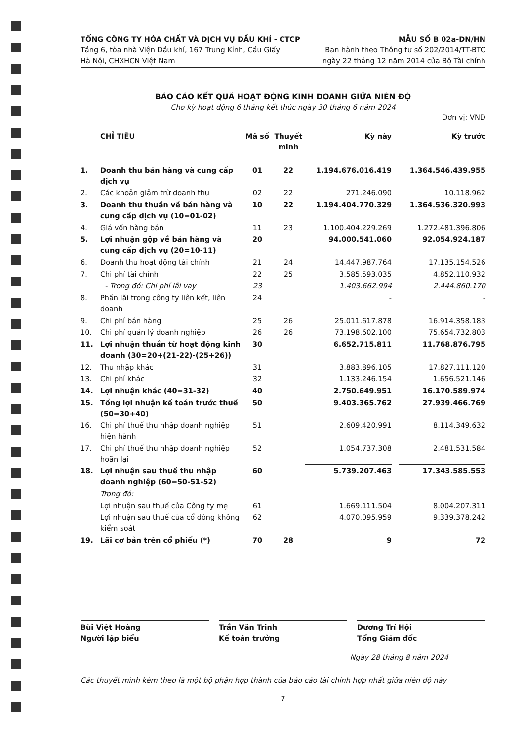TỔNG CÔNG TY HÓA CHẤT VÀ DỊCH VỤ DẦU KHÍ - CTCP
Tầng 6, tòa nhà Viện Dầu khí, 167 Trung Kính, Cầu Giấy
Hà Nội, CHXHCN Việt Nam
MẪU SỐ B 02a-DN/HN
Ban hành theo Thông tư số 202/2014/TT-BTC
ngày 22 tháng 12 năm 2014 của Bộ Tài chính
BÁO CÁO KẾT QUẢ HOẠT ĐỘNG KINH DOANH GIỮA NIÊN ĐỘ
Cho kỳ hoạt động 6 tháng kết thúc ngày 30 tháng 6 năm 2024
Đơn vị: VND
| | CHỈ TIÊU | Mã số | Thuyết minh | Kỳ này | | Kỳ trước |
| --- | --- | --- | --- | --- | --- | --- |
| 1. | Doanh thu bán hàng và cung cấp dịch vụ | 01 | 22 | 1.194.676.016.419 | | 1.364.546.439.955 |
| 2. | Các khoản giảm trừ doanh thu | 02 | 22 | 271.246.090 | | 10.118.962 |
| 3. | Doanh thu thuần về bán hàng và cung cấp dịch vụ (10=01-02) | 10 | 22 | 1.194.404.770.329 | | 1.364.536.320.993 |
| 4. | Giá vốn hàng bán | 11 | 23 | 1.100.404.229.269 | | 1.272.481.396.806 |
| 5. | Lợi nhuận gộp về bán hàng và cung cấp dịch vụ (20=10-11) | 20 | | 94.000.541.060 | | 92.054.924.187 |
| 6. | Doanh thu hoạt động tài chính | 21 | 24 | 14.447.987.764 | | 17.135.154.526 |
| 7. | Chi phí tài chính | 22 | 25 | 3.585.593.035 | | 4.852.110.932 |
| | - Trong đó: Chi phí lãi vay | 23 | | 1.403.662.994 | | 2.444.860.170 |
| 8. | Phần lãi trong công ty liên kết, liên doanh | 24 | | - | | - |
| 9. | Chi phí bán hàng | 25 | 26 | 25.011.617.878 | | 16.914.358.183 |
| 10. | Chi phí quản lý doanh nghiệp | 26 | 26 | 73.198.602.100 | | 75.654.732.803 |
| 11. | Lợi nhuận thuần từ hoạt động kinh doanh (30=20+(21-22)-(25+26)) | 30 | | 6.652.715.811 | | 11.768.876.795 |
| 12. | Thu nhập khác | 31 | | 3.883.896.105 | | 17.827.111.120 |
| 13. | Chi phí khác | 32 | | 1.133.246.154 | | 1.656.521.146 |
| 14. | Lợi nhuận khác (40=31-32) | 40 | | 2.750.649.951 | | 16.170.589.974 |
| 15. | Tổng lợi nhuận kế toán trước thuế (50=30+40) | 50 | | 9.403.365.762 | | 27.939.466.769 |
| 16. | Chi phí thuế thu nhập doanh nghiệp hiện hành | 51 | | 2.609.420.991 | | 8.114.349.632 |
| 17. | Chi phí thuế thu nhập doanh nghiệp hoãn lại | 52 | | 1.054.737.308 | | 2.481.531.584 |
| 18. | Lợi nhuận sau thuế thu nhập doanh nghiệp (60=50-51-52) | 60 | | 5.739.207.463 | | 17.343.585.553 |
| | Trong đó: | | | | | |
| | Lợi nhuận sau thuế của Công ty mẹ | 61 | | 1.669.111.504 | | 8.004.207.311 |
| | Lợi nhuận sau thuế của cổ đông không kiểm soát | 62 | | 4.070.095.959 | | 9.339.378.242 |
| 19. | Lãi cơ bản trên cổ phiếu (*) | 70 | 28 | 9 | | 72 |
Bùi Việt Hoàng
Người lập biểu
Trần Văn Trinh
Kế toán trưởng
Dương Trí Hội
Tổng Giám đốc
Ngày 28 tháng 8 năm 2024
Các thuyết minh kèm theo là một bộ phận hợp thành của báo cáo tài chính hợp nhất giữa niên độ này
7